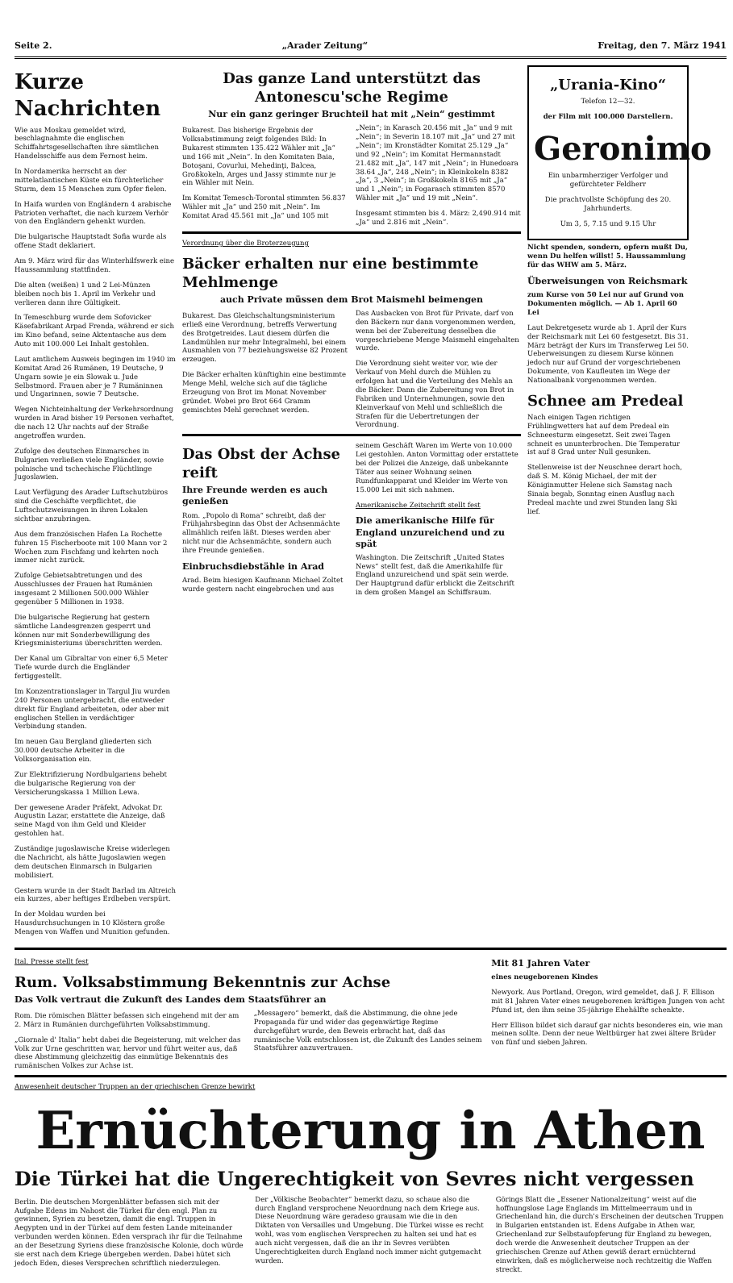Seite 2. „Arader Zeitung“Freitag, den 7. März 1941
Kurze Nachrichten
Wie aus Moskau gemeldet wird, beschlagnahmte die englischen Schiffahrtsgesellschaften ihre sämtlichen Handelsschiffe aus dem Fernost heim.
In Nordamerika herrscht an der mittelatlantischen Küste ein fürchterlicher Sturm, dem 15 Menschen zum Opfer fielen.
In Haifa wurden von Engländern 4 arabische Patrioten verhaftet, die nach kurzem Verhör von den Engländern gehenkt wurden.
Die bulgarische Hauptstadt Sofia wurde als offene Stadt deklariert.
Am 9. März wird für das Winterhilfswerk eine Haussammlung stattfinden.
Die alten (weißen) 1 und 2 Lei-Münzen bleiben noch bis 1. April im Verkehr und verlieren dann ihre Gültigkeit.
In Temeschburg wurde dem Sofovicker Käsefabrikant Arpad Frenda, während er sich im Kino befand, seine Aktentasche aus dem Auto mit 100.000 Lei Inhalt gestohlen.
Laut amtlichem Ausweis begingen im 1940 im Komitat Arad 26 Rumänen, 19 Deutsche, 9 Ungarn sowie je ein Slowak u. Jude Selbstmord. Frauen aber je 7 Rumäninnen und Ungarinnen, sowie 7 Deutsche.
Wegen Nichteinhaltung der Verkehrsordnung wurden in Arad bisher 19 Personen verhaftet, die nach 12 Uhr nachts auf der Straße angetroffen wurden.
Zufolge des deutschen Einmarsches in Bulgarien verließen viele Engländer, sowie polnische und tschechische Flüchtlinge Jugoslawien.
Laut Verfügung des Arader Luftschutzbüros sind die Geschäfte verpflichtet, die Luftschutzweisungen in ihren Lokalen sichtbar anzubringen.
Aus dem französischen Hafen La Rochette fuhren 15 Fischerboote mit 100 Mann vor 2 Wochen zum Fischfang und kehrten noch immer nicht zurück.
Zufolge Gebietsabtretungen und des Ausschlusses der Frauen hat Rumänien insgesamt 2 Millionen 500.000 Wähler gegenüber 5 Millionen in 1938.
Die bulgarische Regierung hat gestern sämtliche Landesgrenzen gesperrt und können nur mit Sonderbewilligung des Kriegsministeriums überschritten werden.
Der Kanal um Gibraltar von einer 6,5 Meter Tiefe wurde durch die Engländer fertiggestellt.
Im Konzentrationslager in Targul Jiu wurden 240 Personen untergebracht, die entweder direkt für England arbeiteten, oder aber mit englischen Stellen in verdächtiger Verbindung standen.
Im neuen Gau Bergland gliederten sich 30.000 deutsche Arbeiter in die Volksorganisation ein.
Zur Elektrifizierung Nordbulgariens behebt die bulgarische Regierung von der Versicherungskassa 1 Million Lewa.
Der gewesene Arader Präfekt, Advokat Dr. Augustin Lazar, erstattete die Anzeige, daß seine Magd von ihm Geld und Kleider gestohlen hat.
Zuständige jugoslawische Kreise widerlegen die Nachricht, als hätte Jugoslawien wegen dem deutschen Einmarsch in Bulgarien mobilisiert.
Gestern wurde in der Stadt Barlad im Altreich ein kurzes, aber heftiges Erdbeben verspürt.
In der Moldau wurden bei Hausdurchsuchungen in 10 Klöstern große Mengen von Waffen und Munition gefunden.
Das ganze Land unterstützt das Antonescu'sche Regime
Nur ein ganz geringer Bruchteil hat mit „Nein“ gestimmt
Bukarest. Das bisherige Ergebnis der Volksabstimmung zeigt folgendes Bild: In Bukarest stimmten 135.422 Wähler mit „Ja“ und 166 mit „Nein“. In den Komitaten Baia, Botoşani, Covurlui, Mehedinţi, Balcea, Großkokeln, Arges und Jassy stimmte nur je ein Wähler mit Nein.
Im Komitat Temesch-Torontal stimmten 56.837 Wähler mit „Ja“ und 250 mit „Nein“. Im Komitat Arad 45.561 mit „Ja“ und 105 mit „Nein“; in Karasch 20.456 mit „Ja“ und 9 mit „Nein“; in Severin 18.107 mit „Ja“ und 27 mit „Nein“; im Kronstädter Komitat 25.129 „Ja“ und 92 „Nein“; im Komitat Hermannstadt 21.482 mit „Ja“, 147 mit „Nein“; in Hunedoara 38.64 „Ja“, 248 „Nein“; in Kleinkokeln 8382 „Ja“, 3 „Nein“; in Großkokeln 8165 mit „Ja“ und 1 „Nein“; in Fogarasch stimmten 8570 Wähler mit „Ja“ und 19 mit „Nein“.
Insgesamt stimmten bis 4. März: 2,490.914 mit „Ja“ und 2.816 mit „Nein“.
Verordnung über die Broterzeugung
Bäcker erhalten nur eine bestimmte Mehlmenge
auch Private müssen dem Brot Maismehl beimengen
Bukarest. Das Gleichschaltungsministerium erließ eine Verordnung, betreffs Verwertung des Brotgetreides. Laut diesem dürfen die Landmühlen nur mehr Integralmehl, bei einem Ausmahlen von 77 beziehungsweise 82 Prozent erzeugen.
Die Bäcker erhalten künftighin eine bestimmte Menge Mehl, welche sich auf die tägliche Erzeugung von Brot im Monat November gründet. Wobei pro Brot 664 Gramm gemischtes Mehl gerechnet werden.
Das Ausbacken von Brot für Private, darf von den Bäckern nur dann vorgenommen werden, wenn bei der Zubereitung desselben die vorgeschriebene Menge Maismehl eingehalten wurde.
Die Verordnung sieht weiter vor, wie der Verkauf von Mehl durch die Mühlen zu erfolgen hat und die Verteilung des Mehls an die Bäcker. Dann die Zubereitung von Brot in Fabriken und Unternehmungen, sowie den Kleinverkauf von Mehl und schließlich die Strafen für die Uebertretungen der Verordnung.
Das Obst der Achse reift
Ihre Freunde werden es auch genießen
Rom. „Popolo di Roma“ schreibt, daß der Frühjahrsbeginn das Obst der Achsenmächte allmählich reifen läßt. Dieses werden aber nicht nur die Achsenmächte, sondern auch ihre Freunde genießen.
Einbruchsdiebstähle in Arad
Arad. Beim hiesigen Kaufmann Michael Zoltet wurde gestern nacht eingebrochen und aus seinem Geschäft Waren im Werte von 10.000 Lei gestohlen. Anton Vormittag oder erstattete bei der Polizei die Anzeige, daß unbekannte Täter aus seiner Wohnung seinen Rundfunkapparat und Kleider im Werte von 15.000 Lei mit sich nahmen.
Amerikanische Zeitschrift stellt fest
Die amerikanische Hilfe für England unzureichend und zu spät
Washington. Die Zeitschrift „United States News“ stellt fest, daß die Amerikahilfe für England unzureichend und spät sein werde. Der Hauptgrund dafür erblickt die Zeitschrift in dem großen Mangel an Schiffsraum.
„Urania-Kino“
Telefon 12—32.
der Film mit 100.000 Darstellern.
Geronimo
Ein unbarmherziger Verfolger und gefürchteter Feldherr
Die prachtvollste Schöpfung des 20. Jahrhunderts.
Um 3, 5, 7.15 und 9.15 Uhr
Nicht spenden, sondern, opfern mußt Du, wenn Du helfen willst! 5. Haussammlung für das WHW am 5. März.
Überweisungen von Reichsmark
zum Kurse von 50 Lei nur auf Grund von Dokumenten möglich. — Ab 1. April 60 Lei
Laut Dekretgesetz wurde ab 1. April der Kurs der Reichsmark mit Lei 60 festgesetzt. Bis 31. März beträgt der Kurs im Transferweg Lei 50. Ueberweisungen zu diesem Kurse können jedoch nur auf Grund der vorgeschriebenen Dokumente, von Kaufleuten im Wege der Nationalbank vorgenommen werden.
Schnee am Predeal
Nach einigen Tagen richtigen Frühlingwetters hat auf dem Predeal ein Schneesturm eingesetzt. Seit zwei Tagen schneit es ununterbrochen. Die Temperatur ist auf 8 Grad unter Null gesunken.
Stellenweise ist der Neuschnee derart hoch, daß S. M. König Michael, der mit der Königinmutter Helene sich Samstag nach Sinaia begab, Sonntag einen Ausflug nach Predeal machte und zwei Stunden lang Ski lief.
Ital. Presse stellt fest
Rum. Volksabstimmung Bekenntnis zur Achse
Das Volk vertraut die Zukunft des Landes dem Staatsführer an
Rom. Die römischen Blätter befassen sich eingehend mit der am 2. März in Rumänien durchgeführten Volksabstimmung.
„Giornale d' Italia“ hebt dabei die Begeisterung, mit welcher das Volk zur Urne geschritten war, hervor und führt weiter aus, daß diese Abstimmung gleichzeitig das einmütige Bekenntnis des rumänischen Volkes zur Achse ist.
„Messagero“ bemerkt, daß die Abstimmung, die ohne jede Propaganda für und wider das gegenwärtige Regime durchgeführt wurde, den Beweis erbracht hat, daß das rumänische Volk entschlossen ist, die Zukunft des Landes seinem Staatsführer anzuvertrauen.
Mit 81 Jahren Vater
eines neugeborenen Kindes
Newyork. Aus Portland, Oregon, wird gemeldet, daß J. F. Ellison mit 81 Jahren Vater eines neugeborenen kräftigen Jungen von acht Pfund ist, den ihm seine 35-jährige Ehehälfte schenkte.
Herr Ellison bildet sich darauf gar nichts besonderes ein, wie man meinen sollte. Denn der neue Weltbürger hat zwei ältere Brüder von fünf und sieben Jahren.
Anwesenheit deutscher Truppen an der griechischen Grenze bewirkt
Ernüchterung in Athen
Die Türkei hat die Ungerechtigkeit von Sevres nicht vergessen
Berlin. Die deutschen Morgenblätter befassen sich mit der Aufgabe Edens im Nahost die Türkei für den engl. Plan zu gewinnen, Syrien zu besetzen, damit die engl. Truppen in Aegypten und in der Türkei auf dem festen Lande miteinander verbunden werden können. Eden versprach ihr für die Teilnahme an der Besetzung Syriens diese französische Kolonie, doch würde sie erst nach dem Kriege übergeben werden. Dabei hütet sich jedoch Eden, dieses Versprechen schriftlich niederzulegen.
Der „Völkische Beobachter“ bemerkt dazu, so schaue also die durch England versprochene Neuordnung nach dem Kriege aus. Diese Neuordnung wäre geradeso grausam wie die in den Diktaten von Versailles und Umgebung. Die Türkei wisse es recht wohl, was vom englischen Versprechen zu halten sei und hat es auch nicht vergessen, daß die an ihr in Sevres verübten Ungerechtigkeiten durch England noch immer nicht gutgemacht wurden.
Görings Blatt die „Essener Nationalzeitung“ weist auf die hoffnungslose Lage Englands im Mittelmeerraum und in Griechenland hin, die durch's Erscheinen der deutschen Truppen in Bulgarien entstanden ist. Edens Aufgabe in Athen war, Griechenland zur Selbstaufopferung für England zu bewegen, doch werde die Anwesenheit deutscher Truppen an der griechischen Grenze auf Athen gewiß derart ernüchternd einwirken, daß es möglicherweise noch rechtzeitig die Waffen streckt.